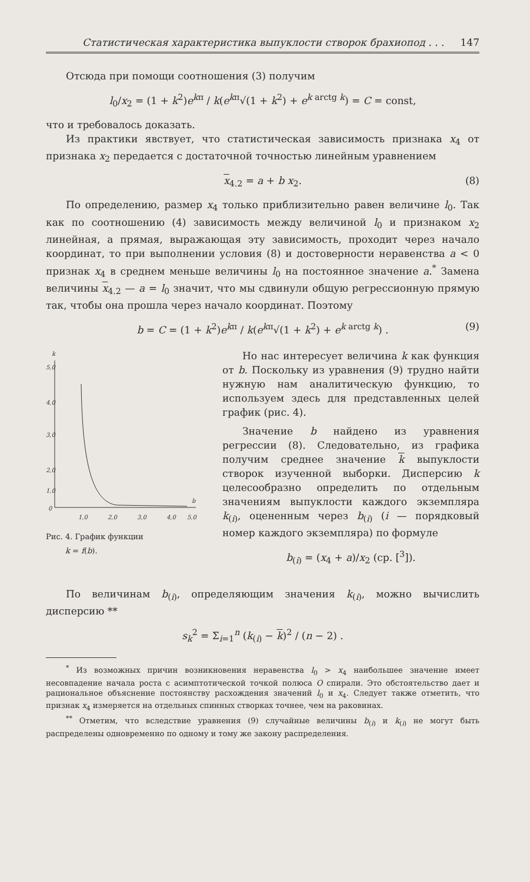Статистическая характеристика выпуклости створок брахиопод . . . 147
Отсюда при помощи соотношения (3) получим
l<sub>0</sub>/x<sub>2</sub> = (1 + k<sup>2</sup>)e<sup>kπ</sup> / k(e<sup>kπ</sup>√(1 + k<sup>2</sup>) + e<sup>k arctg k</sup>) = C = const,
что и требовалось доказать.
Из практики явствует, что статистическая зависимость признака x<sub>4</sub> от признака x<sub>2</sub> передается с достаточной точностью линейным уравнением
x<sub>4.2</sub> = a + b x<sub>2</sub>. (8)
По определению, размер x<sub>4</sub> только приблизительно равен величине l<sub>0</sub>. Так как по соотношению (4) зависимость между величиной l<sub>0</sub> и признаком x<sub>2</sub> линейная, а прямая, выражающая эту зависимость, проходит через начало координат, то при выполнении условия (8) и достоверности неравенства a < 0 признак x<sub>4</sub> в среднем меньше величины l<sub>0</sub> на постоянное значение a.<sup>*</sup> Замена величины x<sub>4.2</sub> — a = l<sub>0</sub> значит, что мы сдвинули общую регрессионную прямую так, чтобы она прошла через начало координат. Поэтому
b = C = (1 + k<sup>2</sup>)e<sup>kπ</sup> / k(e<sup>kπ</sup>√(1 + k<sup>2</sup>) + e<sup>k arctg k</sup>) . (9)
k
5,0
4,0
3,0
2,0
1,0
0
1,0
2,0
3,0
4,0
5,0
b
Рис. 4. График функции
k = f(b).
Но нас интересует величина k как функция от b. Поскольку из уравнения (9) трудно найти нужную нам аналитическую функцию, то используем здесь для представленных целей график (рис. 4).
Значение b найдено из уравнения регрессии (8). Следовательно, из графика получим среднее значение k выпуклости створок изученной выборки. Дисперсию k целесообразно определить по отдельным значениям выпуклости каждого экземпляра k<sub>(i)</sub>, оцененным через b<sub>(i)</sub> (i — порядковый номер каждого экземпляра) по формуле
b<sub>(i)</sub> = (x<sub>4</sub> + a)/x<sub>2</sub> (ср. [<sup>3</sup>]).
По величинам b<sub>(i)</sub>, определяющим значения k<sub>(i)</sub>, можно вычислить дисперсию **
s<sub>k</sub><sup>2</sup> = Σ<sub>i=1</sub><sup>n</sup> (k<sub>(i)</sub> − k)<sup>2</sup> / (n − 2) .
<sup>*</sup> Из возможных причин возникновения неравенства l<sub>0</sub> > x<sub>4</sub> наибольшее значение имеет несовпадение начала роста с асимптотической точкой полюса O спирали. Это обстоятельство дает и рациональное объяснение постоянству расхождения значений l<sub>0</sub> и x<sub>4</sub>. Следует также отметить, что признак x<sub>4</sub> измеряется на отдельных спинных створках точнее, чем на раковинах.
<sup>**</sup> Отметим, что вследствие уравнения (9) случайные величины b<sub>(i)</sub> и k<sub>(i)</sub> не могут быть распределены одновременно по одному и тому же закону распределения.